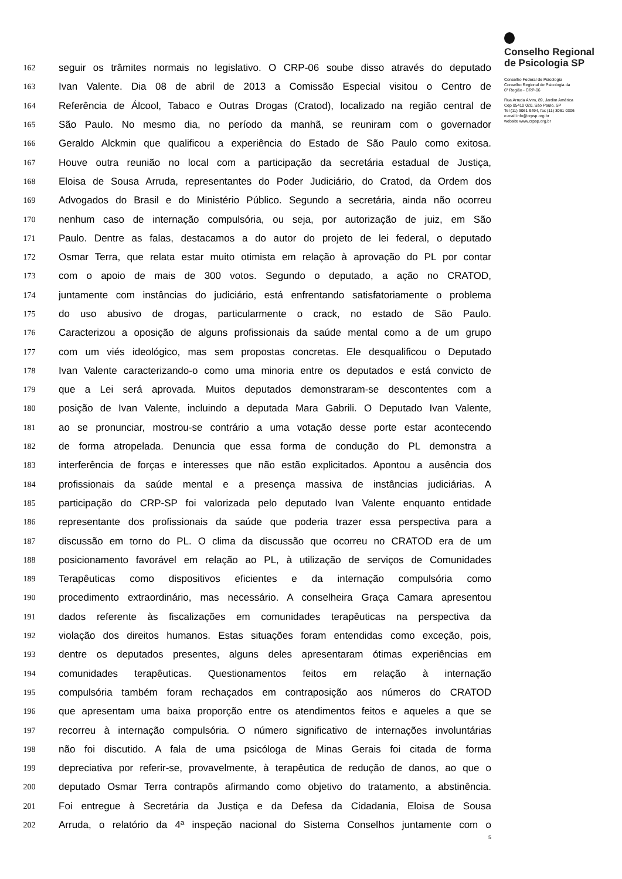162 seguir os trâmites normais no legislativo. O CRP-06 soube disso através do deputado
163 Ivan Valente. Dia 08 de abril de 2013 a Comissão Especial visitou o Centro de
164 Referência de Álcool, Tabaco e Outras Drogas (Cratod), localizado na região central de
165 São Paulo. No mesmo dia, no período da manhã, se reuniram com o governador
166 Geraldo Alckmin que qualificou a experiência do Estado de São Paulo como exitosa.
167 Houve outra reunião no local com a participação da secretária estadual de Justiça,
168 Eloisa de Sousa Arruda, representantes do Poder Judiciário, do Cratod, da Ordem dos
169 Advogados do Brasil e do Ministério Público. Segundo a secretária, ainda não ocorreu
170 nenhum caso de internação compulsória, ou seja, por autorização de juiz, em São
171 Paulo. Dentre as falas, destacamos a do autor do projeto de lei federal, o deputado
172 Osmar Terra, que relata estar muito otimista em relação à aprovação do PL por contar
173 com o apoio de mais de 300 votos. Segundo o deputado, a ação no CRATOD,
174 juntamente com instâncias do judiciário, está enfrentando satisfatoriamente o problema
175 do uso abusivo de drogas, particularmente o crack, no estado de São Paulo.
176 Caracterizou a oposição de alguns profissionais da saúde mental como a de um grupo
177 com um viés ideológico, mas sem propostas concretas. Ele desqualificou o Deputado
178 Ivan Valente caracterizando-o como uma minoria entre os deputados e está convicto de
179 que a Lei será aprovada. Muitos deputados demonstraram-se descontentes com a
180 posição de Ivan Valente, incluindo a deputada Mara Gabrili. O Deputado Ivan Valente,
181 ao se pronunciar, mostrou-se contrário a uma votação desse porte estar acontecendo
182 de forma atropelada. Denuncia que essa forma de condução do PL demonstra a
183 interferência de forças e interesses que não estão explicitados. Apontou a ausência dos
184 profissionais da saúde mental e a presença massiva de instâncias judiciárias. A
185 participação do CRP-SP foi valorizada pelo deputado Ivan Valente enquanto entidade
186 representante dos profissionais da saúde que poderia trazer essa perspectiva para a
187 discussão em torno do PL. O clima da discussão que ocorreu no CRATOD era de um
188 posicionamento favorável em relação ao PL, à utilização de serviços de Comunidades
189 Terapêuticas como dispositivos eficientes e da internação compulsória como
190 procedimento extraordinário, mas necessário. A conselheira Graça Camara apresentou
191 dados referente às fiscalizações em comunidades terapêuticas na perspectiva da
192 violação dos direitos humanos. Estas situações foram entendidas como exceção, pois,
193 dentre os deputados presentes, alguns deles apresentaram ótimas experiências em
194 comunidades terapêuticas. Questionamentos feitos em relação à internação
195 compulsória também foram rechaçados em contraposição aos números do CRATOD
196 que apresentam uma baixa proporção entre os atendimentos feitos e aqueles a que se
197 recorreu à internação compulsória. O número significativo de internações involuntárias
198 não foi discutido. A fala de uma psicóloga de Minas Gerais foi citada de forma
199 depreciativa por referir-se, provavelmente, à terapêutica de redução de danos, ao que o
200 deputado Osmar Terra contrapôs afirmando como objetivo do tratamento, a abstinência.
201 Foi entregue à Secretária da Justiça e da Defesa da Cidadania, Eloisa de Sousa
202 Arruda, o relatório da 4ª inspeção nacional do Sistema Conselhos juntamente com o
5
Conselho Regional
de Psicologia SP
Conselho Federal de Psicologia
Conselho Regional de Psicologia da
6ª Região - CRP-06
Rua Arruda Alvim, 89, Jardim América
Cep 05410 020, São Paulo, SP
Tel (11) 3061 9494, fax (11) 3061 0306
e-mail info@crpsp.org.br
website www.crpsp.org.br